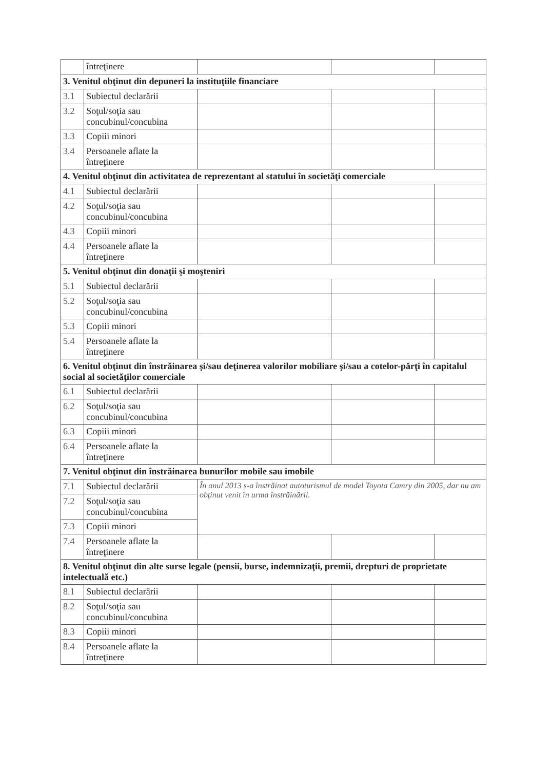| | întreţinere | | | |
| 3. Venitul obţinut din depuneri la instituţiile financiare | | | | |
| 3.1 | Subiectul declarării | | | |
| 3.2 | Soţul/soţia sau concubinul/concubina | | | |
| 3.3 | Copiii minori | | | |
| 3.4 | Persoanele aflate la întreţinere | | | |
| 4. Venitul obţinut din activitatea de reprezentant al statului în societăţi comerciale | | | | |
| 4.1 | Subiectul declarării | | | |
| 4.2 | Soţul/soţia sau concubinul/concubina | | | |
| 4.3 | Copiii minori | | | |
| 4.4 | Persoanele aflate la întreţinere | | | |
| 5. Venitul obţinut din donaţii şi moşteniri | | | | |
| 5.1 | Subiectul declarării | | | |
| 5.2 | Soţul/soţia sau concubinul/concubina | | | |
| 5.3 | Copiii minori | | | |
| 5.4 | Persoanele aflate la întreţinere | | | |
| 6. Venitul obţinut din înstrăinarea şi/sau deţinerea valorilor mobiliare şi/sau a cotelor-părţi în capitalul social al societăţilor comerciale | | | | |
| 6.1 | Subiectul declarării | | | |
| 6.2 | Soţul/soţia sau concubinul/concubina | | | |
| 6.3 | Copiii minori | | | |
| 6.4 | Persoanele aflate la întreţinere | | | |
| 7. Venitul obţinut din înstrăinarea bunurilor mobile sau imobile | | | | |
| 7.1 | Subiectul declarării | În anul 2013 s-a înstrăinat autoturismul de model Toyota Camry din 2005, dar nu am obţinut venit în urma înstrăinării. | | |
| 7.2 | Soţul/soţia sau concubinul/concubina | | | |
| 7.3 | Copiii minori | | | |
| 7.4 | Persoanele aflate la întreţinere | | | |
| 8. Venitul obţinut din alte surse legale (pensii, burse, indemnizaţii, premii, drepturi de proprietate intelectuală etc.) | | | | |
| 8.1 | Subiectul declarării | | | |
| 8.2 | Soţul/soţia sau concubinul/concubina | | | |
| 8.3 | Copiii minori | | | |
| 8.4 | Persoanele aflate la întreţinere | | | |